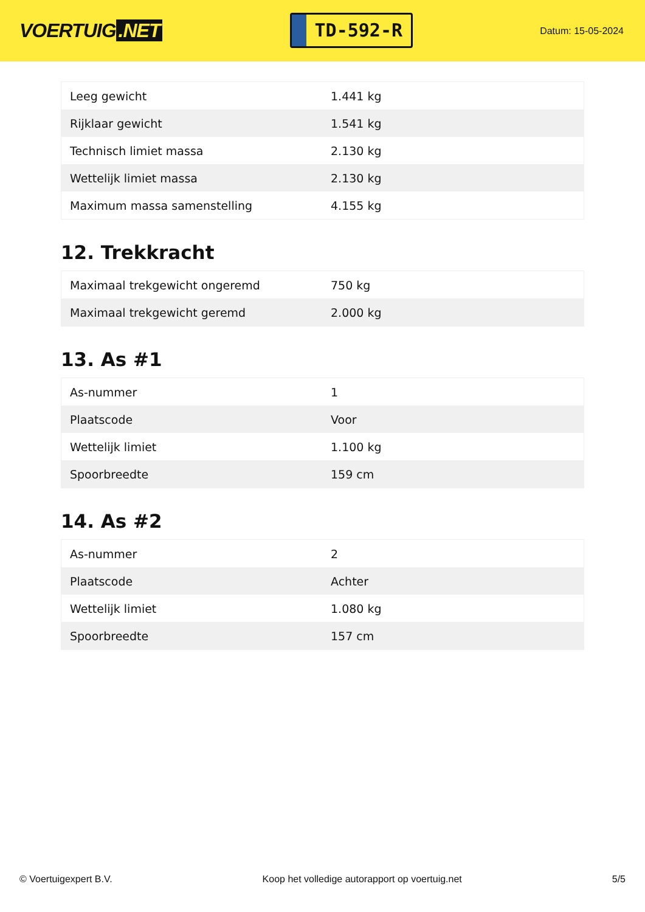VOERTUIG.NET
TD-592-R
Datum: 15-05-2024
| Leeg gewicht | 1.441 kg |
| Rijklaar gewicht | 1.541 kg |
| Technisch limiet massa | 2.130 kg |
| Wettelijk limiet massa | 2.130 kg |
| Maximum massa samenstelling | 4.155 kg |
12. Trekkracht
| Maximaal trekgewicht ongeremd | 750 kg |
| Maximaal trekgewicht geremd | 2.000 kg |
13. As #1
| As-nummer | 1 |
| Plaatscode | Voor |
| Wettelijk limiet | 1.100 kg |
| Spoorbreedte | 159 cm |
14. As #2
| As-nummer | 2 |
| Plaatscode | Achter |
| Wettelijk limiet | 1.080 kg |
| Spoorbreedte | 157 cm |
© Voertuigexpert B.V. Koop het volledige autorapport op voertuig.net 5/5